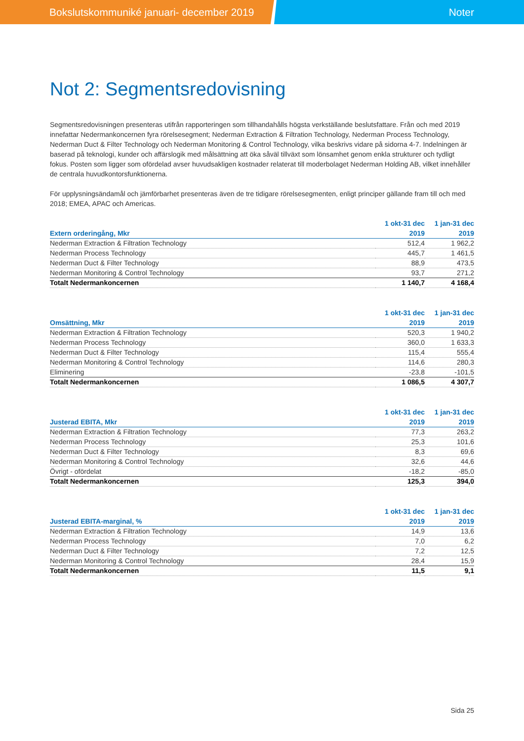Bokslutskommuniké januari- december 2019 Noter
Not 2: Segmentsredovisning
Segmentsredovisningen presenteras utifrån rapporteringen som tillhandahålls högsta verkställande beslutsfattare. Från och med 2019 innefattar Nedermankoncernen fyra rörelsesegment; Nederman Extraction & Filtration Technology, Nederman Process Technology, Nederman Duct & Filter Technology och Nederman Monitoring & Control Technology, vilka beskrivs vidare på sidorna 4-7. Indelningen är baserad på teknologi, kunder och affärslogik med målsättning att öka såväl tillväxt som lönsamhet genom enkla strukturer och tydligt fokus. Posten som ligger som ofördelad avser huvudsakligen kostnader relaterat till moderbolaget Nederman Holding AB, vilket innehåller de centrala huvudkontorsfunktionerna.
För upplysningsändamål och jämförbarhet presenteras även de tre tidigare rörelsesegmenten, enligt principer gällande fram till och med 2018; EMEA, APAC och Americas.
| Extern orderingång, Mkr | 1 okt-31 dec 2019 | 1 jan-31 dec 2019 |
| --- | --- | --- |
| Nederman Extraction & Filtration Technology | 512,4 | 1 962,2 |
| Nederman Process Technology | 445,7 | 1 461,5 |
| Nederman Duct & Filter Technology | 88,9 | 473,5 |
| Nederman Monitoring & Control Technology | 93,7 | 271,2 |
| Totalt Nedermankoncernen | 1 140,7 | 4 168,4 |
| Omsättning, Mkr | 1 okt-31 dec 2019 | 1 jan-31 dec 2019 |
| --- | --- | --- |
| Nederman Extraction & Filtration Technology | 520,3 | 1 940,2 |
| Nederman Process Technology | 360,0 | 1 633,3 |
| Nederman Duct & Filter Technology | 115,4 | 555,4 |
| Nederman Monitoring & Control Technology | 114,6 | 280,3 |
| Eliminering | -23,8 | -101,5 |
| Totalt Nedermankoncernen | 1 086,5 | 4 307,7 |
| Justerad EBITA, Mkr | 1 okt-31 dec 2019 | 1 jan-31 dec 2019 |
| --- | --- | --- |
| Nederman Extraction & Filtration Technology | 77,3 | 263,2 |
| Nederman Process Technology | 25,3 | 101,6 |
| Nederman Duct & Filter Technology | 8,3 | 69,6 |
| Nederman Monitoring & Control Technology | 32,6 | 44,6 |
| Övrigt - ofördelat | -18,2 | -85,0 |
| Totalt Nedermankoncernen | 125,3 | 394,0 |
| Justerad EBITA-marginal, % | 1 okt-31 dec 2019 | 1 jan-31 dec 2019 |
| --- | --- | --- |
| Nederman Extraction & Filtration Technology | 14,9 | 13,6 |
| Nederman Process Technology | 7,0 | 6,2 |
| Nederman Duct & Filter Technology | 7,2 | 12,5 |
| Nederman Monitoring & Control Technology | 28,4 | 15,9 |
| Totalt Nedermankoncernen | 11,5 | 9,1 |
Sida 25